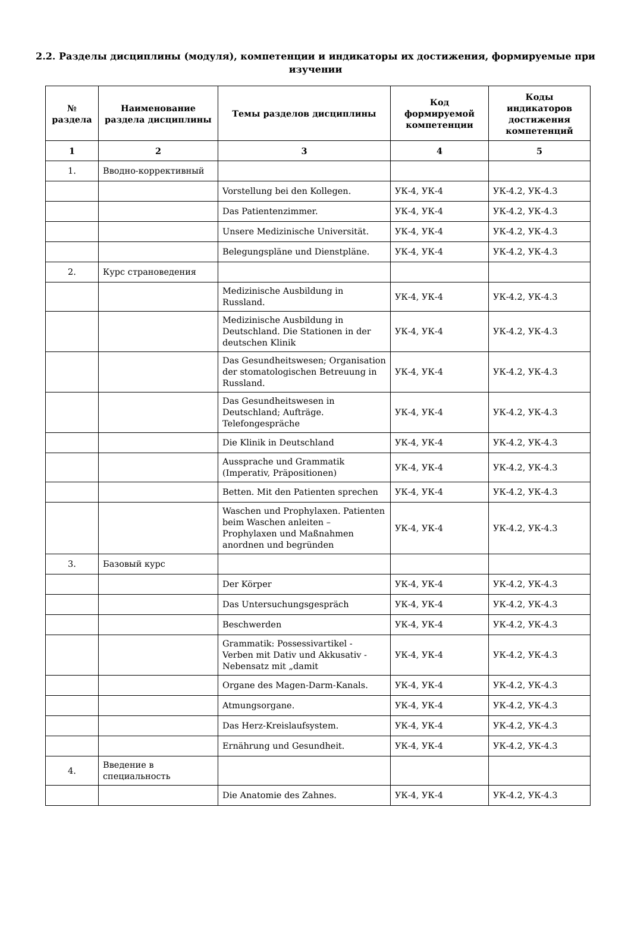2.2. Разделы дисциплины (модуля), компетенции и индикаторы их достижения, формируемые при изучении
| № раздела | Наименование раздела дисциплины | Темы разделов дисциплины | Код формируемой компетенции | Коды индикаторов достижения компетенций |
| --- | --- | --- | --- | --- |
| 1 | 2 | 3 | 4 | 5 |
| 1. | Вводно-коррективный | | | |
| | | Vorstellung bei den Kollegen. | УК-4, УК-4 | УК-4.2, УК-4.3 |
| | | Das Patientenzimmer. | УК-4, УК-4 | УК-4.2, УК-4.3 |
| | | Unsere Medizinische Universität. | УК-4, УК-4 | УК-4.2, УК-4.3 |
| | | Belegungspläne und Dienstpläne. | УК-4, УК-4 | УК-4.2, УК-4.3 |
| 2. | Курс страноведения | | | |
| | | Medizinische Ausbildung in Russland. | УК-4, УК-4 | УК-4.2, УК-4.3 |
| | | Medizinische Ausbildung in Deutschland. Die Stationen in der deutschen Klinik | УК-4, УК-4 | УК-4.2, УК-4.3 |
| | | Das Gesundheitswesen; Organisation der stomatologischen Betreuung in Russland. | УК-4, УК-4 | УК-4.2, УК-4.3 |
| | | Das Gesundheitswesen in Deutschland; Aufträge. Telefongespräche | УК-4, УК-4 | УК-4.2, УК-4.3 |
| | | Die Klinik in Deutschland | УК-4, УК-4 | УК-4.2, УК-4.3 |
| | | Aussprache und Grammatik (Imperativ, Präpositionen) | УК-4, УК-4 | УК-4.2, УК-4.3 |
| | | Betten. Mit den Patienten sprechen | УК-4, УК-4 | УК-4.2, УК-4.3 |
| | | Waschen und Prophylaxen. Patienten beim Waschen anleiten – Prophylaxen und Maßnahmen anordnen und begründen | УК-4, УК-4 | УК-4.2, УК-4.3 |
| 3. | Базовый курс | | | |
| | | Der Körper | УК-4, УК-4 | УК-4.2, УК-4.3 |
| | | Das Untersuchungsgespräch | УК-4, УК-4 | УК-4.2, УК-4.3 |
| | | Beschwerden | УК-4, УК-4 | УК-4.2, УК-4.3 |
| | | Grammatik: Possessivartikel - Verben mit Dativ und Akkusativ - Nebensatz mit „damit | УК-4, УК-4 | УК-4.2, УК-4.3 |
| | | Organe des Magen-Darm-Kanals. | УК-4, УК-4 | УК-4.2, УК-4.3 |
| | | Atmungsorgane. | УК-4, УК-4 | УК-4.2, УК-4.3 |
| | | Das Herz-Kreislaufsystem. | УК-4, УК-4 | УК-4.2, УК-4.3 |
| | | Ernährung und Gesundheit. | УК-4, УК-4 | УК-4.2, УК-4.3 |
| 4. | Введение в специальность | | | |
| | | Die Anatomie des Zahnes. | УК-4, УК-4 | УК-4.2, УК-4.3 |